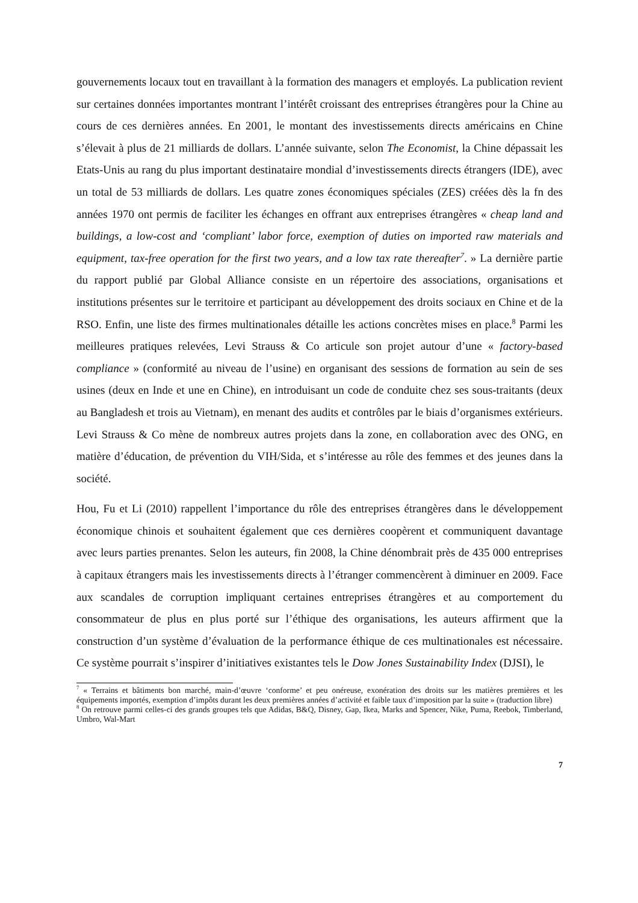gouvernements locaux tout en travaillant à la formation des managers et employés. La publication revient sur certaines données importantes montrant l’intérêt croissant des entreprises étrangères pour la Chine au cours de ces dernières années. En 2001, le montant des investissements directs américains en Chine s’élevait à plus de 21 milliards de dollars. L’année suivante, selon The Economist, la Chine dépassait les Etats-Unis au rang du plus important destinataire mondial d’investissements directs étrangers (IDE), avec un total de 53 milliards de dollars. Les quatre zones économiques spéciales (ZES) créées dès la fn des années 1970 ont permis de faciliter les échanges en offrant aux entreprises étrangères « cheap land and buildings, a low-cost and ‘compliant’ labor force, exemption of duties on imported raw materials and equipment, tax-free operation for the first two years, and a low tax rate thereafter<sup>7</sup>. » La dernière partie du rapport publié par Global Alliance consiste en un répertoire des associations, organisations et institutions présentes sur le territoire et participant au développement des droits sociaux en Chine et de la RSO. Enfin, une liste des firmes multinationales détaille les actions concrètes mises en place.<sup>8</sup> Parmi les meilleures pratiques relevées, Levi Strauss & Co articule son projet autour d’une « factory-based compliance » (conformité au niveau de l’usine) en organisant des sessions de formation au sein de ses usines (deux en Inde et une en Chine), en introduisant un code de conduite chez ses sous-traitants (deux au Bangladesh et trois au Vietnam), en menant des audits et contrôles par le biais d’organismes extérieurs. Levi Strauss & Co mène de nombreux autres projets dans la zone, en collaboration avec des ONG, en matière d’éducation, de prévention du VIH/Sida, et s’intéresse au rôle des femmes et des jeunes dans la société.
Hou, Fu et Li (2010) rappellent l’importance du rôle des entreprises étrangères dans le développement économique chinois et souhaitent également que ces dernières coopèrent et communiquent davantage avec leurs parties prenantes. Selon les auteurs, fin 2008, la Chine dénombrait près de 435 000 entreprises à capitaux étrangers mais les investissements directs à l’étranger commencèrent à diminuer en 2009. Face aux scandales de corruption impliquant certaines entreprises étrangères et au comportement du consommateur de plus en plus porté sur l’éthique des organisations, les auteurs affirment que la construction d’un système d’évaluation de la performance éthique de ces multinationales est nécessaire. Ce système pourrait s’inspirer d’initiatives existantes tels le Dow Jones Sustainability Index (DJSI), le
<sup>7</sup> « Terrains et bâtiments bon marché, main-d’œuvre ‘conforme’ et peu onéreuse, exonération des droits sur les matières premières et les équipements importés, exemption d’impôts durant les deux premières années d’activité et faible taux d’imposition par la suite » (traduction libre)
<sup>8</sup> On retrouve parmi celles-ci des grands groupes tels que Adidas, B&Q, Disney, Gap, Ikea, Marks and Spencer, Nike, Puma, Reebok, Timberland, Umbro, Wal-Mart
7